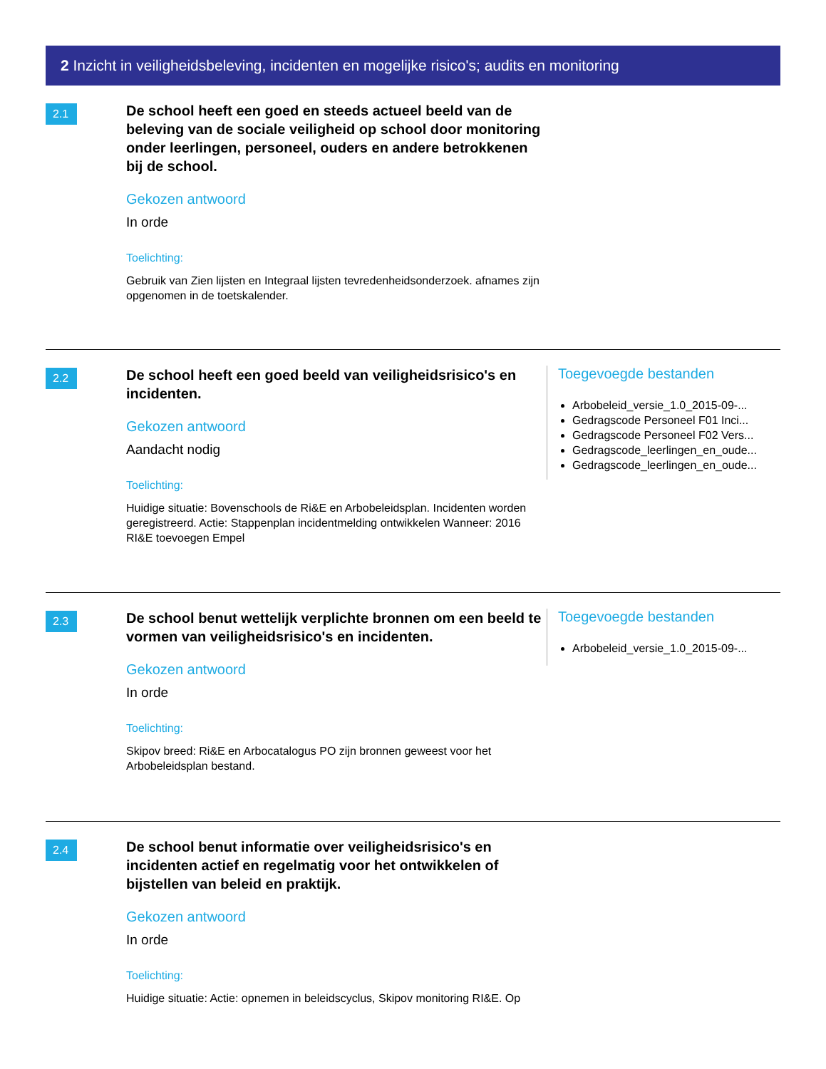2 Inzicht in veiligheidsbeleving, incidenten en mogelijke risico's; audits en monitoring
2.1
De school heeft een goed en steeds actueel beeld van de beleving van de sociale veiligheid op school door monitoring onder leerlingen, personeel, ouders en andere betrokkenen bij de school.
Gekozen antwoord
In orde
Toelichting:
Gebruik van Zien lijsten en Integraal lijsten tevredenheidsonderzoek. afnames zijn opgenomen in de toetskalender.
2.2
De school heeft een goed beeld van veiligheidsrisico's en incidenten.
Gekozen antwoord
Aandacht nodig
Toelichting:
Huidige situatie: Bovenschools de Ri&E en Arbobeleidsplan. Incidenten worden geregistreerd. Actie: Stappenplan incidentmelding ontwikkelen Wanneer: 2016 RI&E toevoegen Empel
Toegevoegde bestanden
Arbobeleid_versie_1.0_2015-09-...
Gedragscode Personeel F01 Inci...
Gedragscode Personeel F02 Vers...
Gedragscode_leerlingen_en_oude...
Gedragscode_leerlingen_en_oude...
2.3
De school benut wettelijk verplichte bronnen om een beeld te vormen van veiligheidsrisico's en incidenten.
Gekozen antwoord
In orde
Toelichting:
Skipov breed: Ri&E en Arbocatalogus PO zijn bronnen geweest voor het Arbobeleidsplan bestand.
Toegevoegde bestanden
Arbobeleid_versie_1.0_2015-09-...
2.4
De school benut informatie over veiligheidsrisico's en incidenten actief en regelmatig voor het ontwikkelen of bijstellen van beleid en praktijk.
Gekozen antwoord
In orde
Toelichting:
Huidige situatie: Actie: opnemen in beleidscyclus, Skipov monitoring RI&E. Op